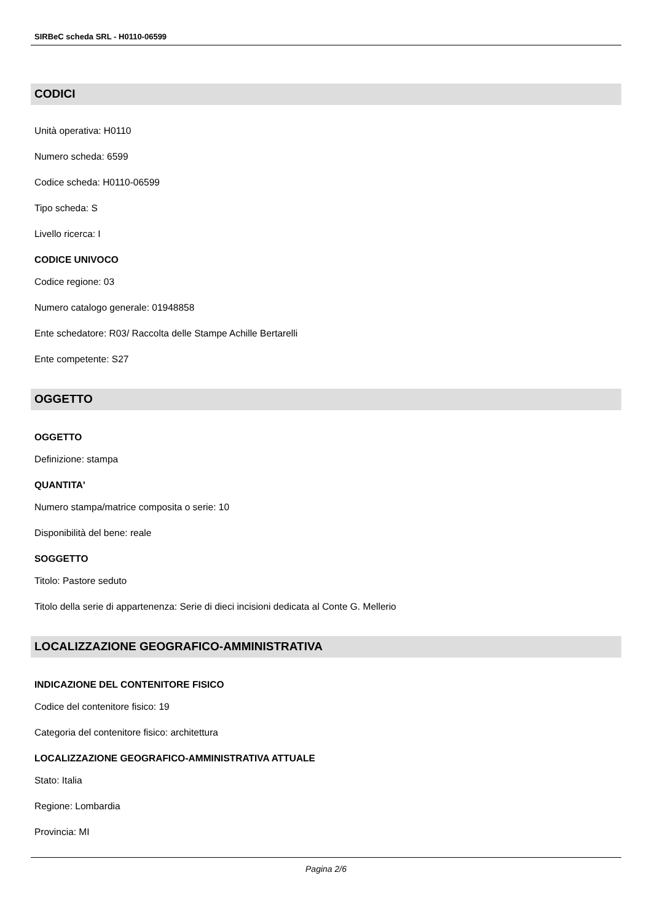SIRBeC scheda SRL - H0110-06599
CODICI
Unità operativa: H0110
Numero scheda: 6599
Codice scheda: H0110-06599
Tipo scheda: S
Livello ricerca: I
CODICE UNIVOCO
Codice regione: 03
Numero catalogo generale: 01948858
Ente schedatore: R03/ Raccolta delle Stampe Achille Bertarelli
Ente competente: S27
OGGETTO
OGGETTO
Definizione: stampa
QUANTITA'
Numero stampa/matrice composita o serie: 10
Disponibilità del bene: reale
SOGGETTO
Titolo: Pastore seduto
Titolo della serie di appartenenza: Serie di dieci incisioni dedicata al Conte G. Mellerio
LOCALIZZAZIONE GEOGRAFICO-AMMINISTRATIVA
INDICAZIONE DEL CONTENITORE FISICO
Codice del contenitore fisico: 19
Categoria del contenitore fisico: architettura
LOCALIZZAZIONE GEOGRAFICO-AMMINISTRATIVA ATTUALE
Stato: Italia
Regione: Lombardia
Provincia: MI
Pagina 2/6